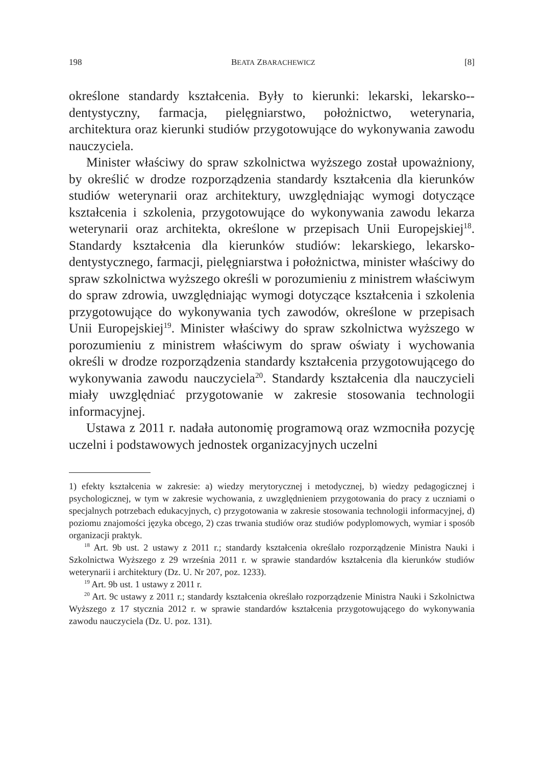198 BEATA ZBARACHEWICZ [8]
określone standardy kształcenia. Były to kierunki: lekarski, lekarsko--dentystyczny, farmacja, pielęgniarstwo, położnictwo, weterynaria, architektura oraz kierunki studiów przygotowujące do wykonywania zawodu nauczyciela.
Minister właściwy do spraw szkolnictwa wyższego został upoważniony, by określić w drodze rozporządzenia standardy kształcenia dla kierunków studiów weterynarii oraz architektury, uwzględniając wymogi dotyczące kształcenia i szkolenia, przygotowujące do wykonywania zawodu lekarza weterynarii oraz architekta, określone w przepisach Unii Europejskiej<sup>18</sup>. Standardy kształcenia dla kierunków studiów: lekarskiego, lekarsko-dentystycznego, farmacji, pielęgniarstwa i położnictwa, minister właściwy do spraw szkolnictwa wyższego określi w porozumieniu z ministrem właściwym do spraw zdrowia, uwzględniając wymogi dotyczące kształcenia i szkolenia przygotowujące do wykonywania tych zawodów, określone w przepisach Unii Europejskiej<sup>19</sup>. Minister właściwy do spraw szkolnictwa wyższego w porozumieniu z ministrem właściwym do spraw oświaty i wychowania określi w drodze rozporządzenia standardy kształcenia przygotowującego do wykonywania zawodu nauczyciela<sup>20</sup>. Standardy kształcenia dla nauczycieli miały uwzględniać przygotowanie w zakresie stosowania technologii informacyjnej.
Ustawa z 2011 r. nadała autonomię programową oraz wzmocniła pozycję uczelni i podstawowych jednostek organizacyjnych uczelni
1) efekty kształcenia w zakresie: a) wiedzy merytorycznej i metodycznej, b) wiedzy pedagogicznej i psychologicznej, w tym w zakresie wychowania, z uwzględnieniem przygotowania do pracy z uczniami o specjalnych potrzebach edukacyjnych, c) przygotowania w zakresie stosowania technologii informacyjnej, d) poziomu znajomości języka obcego, 2) czas trwania studiów oraz studiów podyplomowych, wymiar i sposób organizacji praktyk.
<sup>18</sup> Art. 9b ust. 2 ustawy z 2011 r.; standardy kształcenia określało rozporządzenie Ministra Nauki i Szkolnictwa Wyższego z 29 września 2011 r. w sprawie standardów kształcenia dla kierunków studiów weterynarii i architektury (Dz. U. Nr 207, poz. 1233).
<sup>19</sup> Art. 9b ust. 1 ustawy z 2011 r.
<sup>20</sup> Art. 9c ustawy z 2011 r.; standardy kształcenia określało rozporządzenie Ministra Nauki i Szkolnictwa Wyższego z 17 stycznia 2012 r. w sprawie standardów kształcenia przygotowującego do wykonywania zawodu nauczyciela (Dz. U. poz. 131).